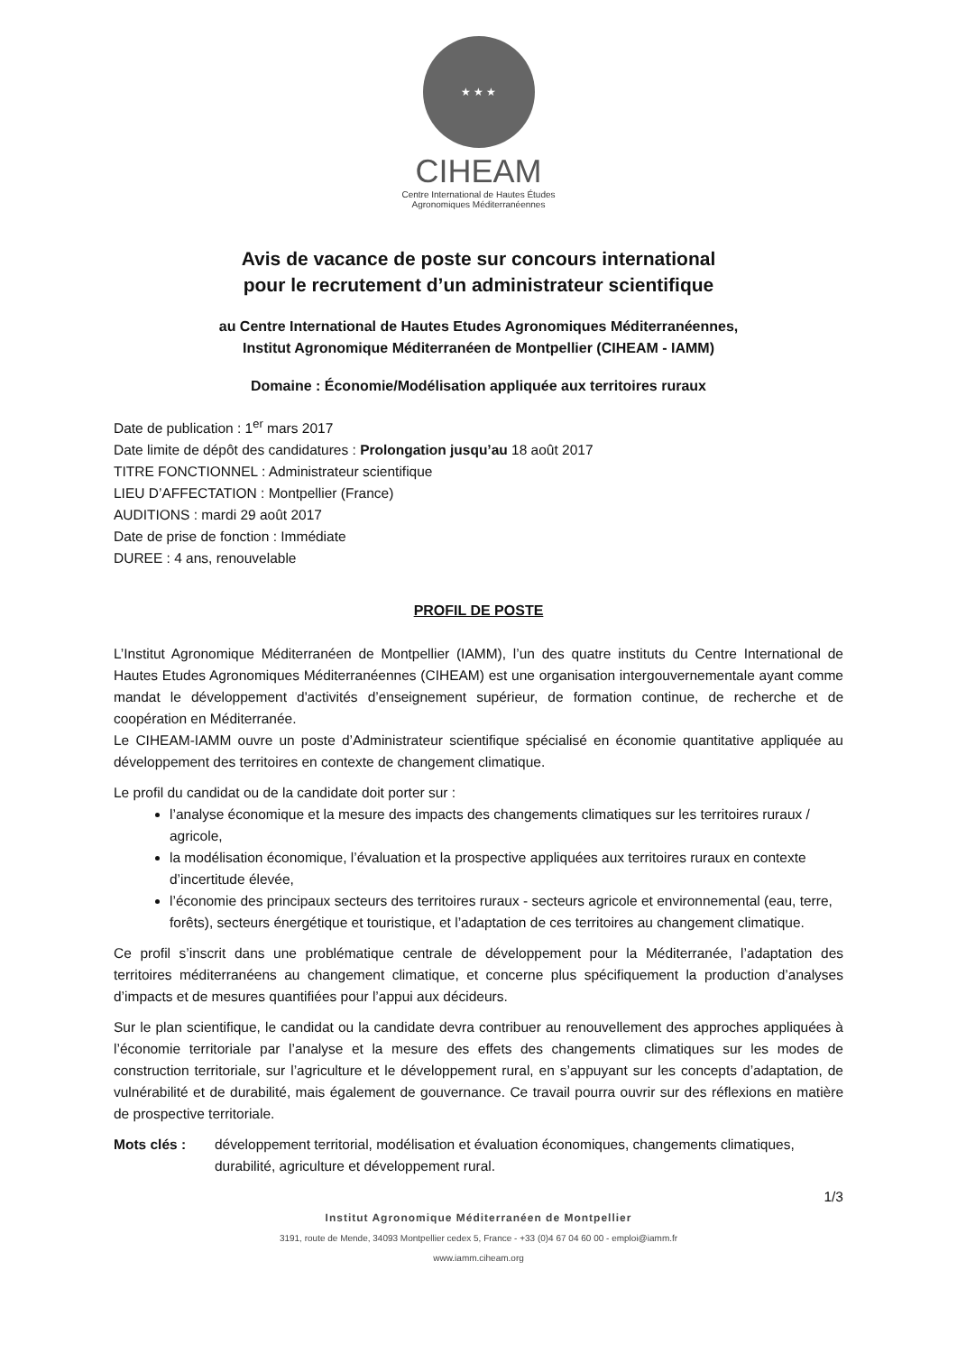★ ★ ★
CIHEAM
Centre International de Hautes Études
Agronomiques Méditerranéennes
Avis de vacance de poste sur concours international
pour le recrutement d’un administrateur scientifique
au Centre International de Hautes Etudes Agronomiques Méditerranéennes,
Institut Agronomique Méditerranéen de Montpellier (CIHEAM - IAMM)
Domaine : Économie/Modélisation appliquée aux territoires ruraux
Date de publication : 1<sup>er</sup> mars 2017
Date limite de dépôt des candidatures : Prolongation jusqu’au 18 août 2017
TITRE FONCTIONNEL : Administrateur scientifique
LIEU D’AFFECTATION : Montpellier (France)
AUDITIONS : mardi 29 août 2017
Date de prise de fonction : Immédiate
DUREE : 4 ans, renouvelable
PROFIL DE POSTE
L’Institut Agronomique Méditerranéen de Montpellier (IAMM), l’un des quatre instituts du Centre International de Hautes Etudes Agronomiques Méditerranéennes (CIHEAM) est une organisation intergouvernementale ayant comme mandat le développement d'activités d’enseignement supérieur, de formation continue, de recherche et de coopération en Méditerranée.
Le CIHEAM-IAMM ouvre un poste d’Administrateur scientifique spécialisé en économie quantitative appliquée au développement des territoires en contexte de changement climatique.
Le profil du candidat ou de la candidate doit porter sur :
l’analyse économique et la mesure des impacts des changements climatiques sur les territoires ruraux / agricole,
la modélisation économique, l’évaluation et la prospective appliquées aux territoires ruraux en contexte d’incertitude élevée,
l’économie des principaux secteurs des territoires ruraux - secteurs agricole et environnemental (eau, terre, forêts), secteurs énergétique et touristique, et l’adaptation de ces territoires au changement climatique.
Ce profil s’inscrit dans une problématique centrale de développement pour la Méditerranée, l’adaptation des territoires méditerranéens au changement climatique, et concerne plus spécifiquement la production d’analyses d’impacts et de mesures quantifiées pour l’appui aux décideurs.
Sur le plan scientifique, le candidat ou la candidate devra contribuer au renouvellement des approches appliquées à l’économie territoriale par l’analyse et la mesure des effets des changements climatiques sur les modes de construction territoriale, sur l’agriculture et le développement rural, en s’appuyant sur les concepts d’adaptation, de vulnérabilité et de durabilité, mais également de gouvernance. Ce travail pourra ouvrir sur des réflexions en matière de prospective territoriale.
Mots clés : développement territorial, modélisation et évaluation économiques, changements climatiques, durabilité, agriculture et développement rural.
1/3
Institut Agronomique Méditerranéen de Montpellier
3191, route de Mende, 34093 Montpellier cedex 5, France - +33 (0)4 67 04 60 00 - emploi@iamm.fr
www.iamm.ciheam.org